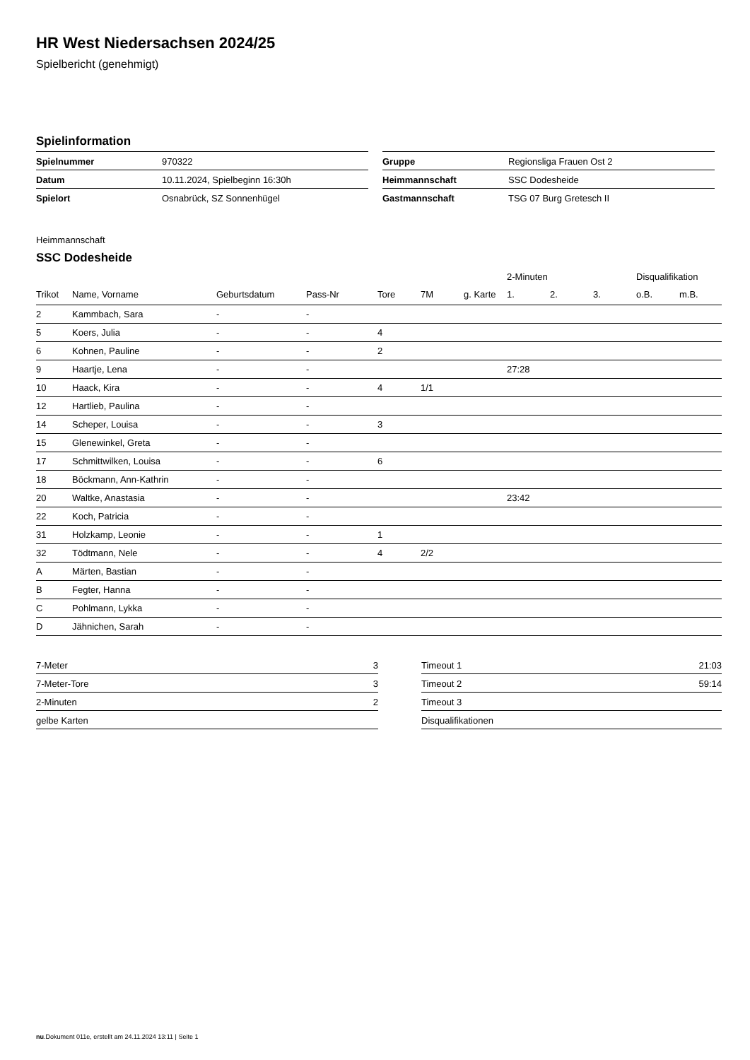HR West Niedersachsen 2024/25
Spielbericht (genehmigt)
Spielinformation
| Spielnummer | 970322 |
| Datum | 10.11.2024, Spielbeginn 16:30h |
| Spielort | Osnabrück, SZ Sonnenhügel |
| Gruppe | Regionsliga Frauen Ost 2 |
| Heimmannschaft | SSC Dodesheide |
| Gastmannschaft | TSG 07 Burg Gretesch II |
Heimmannschaft
SSC Dodesheide
| | | | | | | | 2-Minuten | | | Disqualifikation | |
| --- | --- | --- | --- | --- | --- | --- | --- | --- | --- | --- | --- |
| Trikot | Name, Vorname | Geburtsdatum | Pass-Nr | Tore | 7M | g. Karte | 1. | 2. | 3. | o.B. | m.B. |
| 2 | Kammbach, Sara | - | - | | | | | | | | |
| 5 | Koers, Julia | - | - | 4 | | | | | | | |
| 6 | Kohnen, Pauline | - | - | 2 | | | | | | | |
| 9 | Haartje, Lena | - | - | | | | 27:28 | | | | |
| 10 | Haack, Kira | - | - | 4 | 1/1 | | | | | | |
| 12 | Hartlieb, Paulina | - | - | | | | | | | | |
| 14 | Scheper, Louisa | - | - | 3 | | | | | | | |
| 15 | Glenewinkel, Greta | - | - | | | | | | | | |
| 17 | Schmittwilken, Louisa | - | - | 6 | | | | | | | |
| 18 | Böckmann, Ann-Kathrin | - | - | | | | | | | | |
| 20 | Waltke, Anastasia | - | - | | | | 23:42 | | | | |
| 22 | Koch, Patricia | - | - | | | | | | | | |
| 31 | Holzkamp, Leonie | - | - | 1 | | | | | | | |
| 32 | Tödtmann, Nele | - | - | 4 | 2/2 | | | | | | |
| A | Märten, Bastian | - | - | | | | | | | | |
| B | Fegter, Hanna | - | - | | | | | | | | |
| C | Pohlmann, Lykka | - | - | | | | | | | | |
| D | Jähnichen, Sarah | - | - | | | | | | | | |
| 7-Meter | 3 |
| 7-Meter-Tore | 3 |
| 2-Minuten | 2 |
| gelbe Karten | |
| Timeout 1 | 21:03 |
| Timeout 2 | 59:14 |
| Timeout 3 | |
| Disqualifikationen | |
nu.Dokument 011e, erstellt am 24.11.2024 13:11 | Seite 1